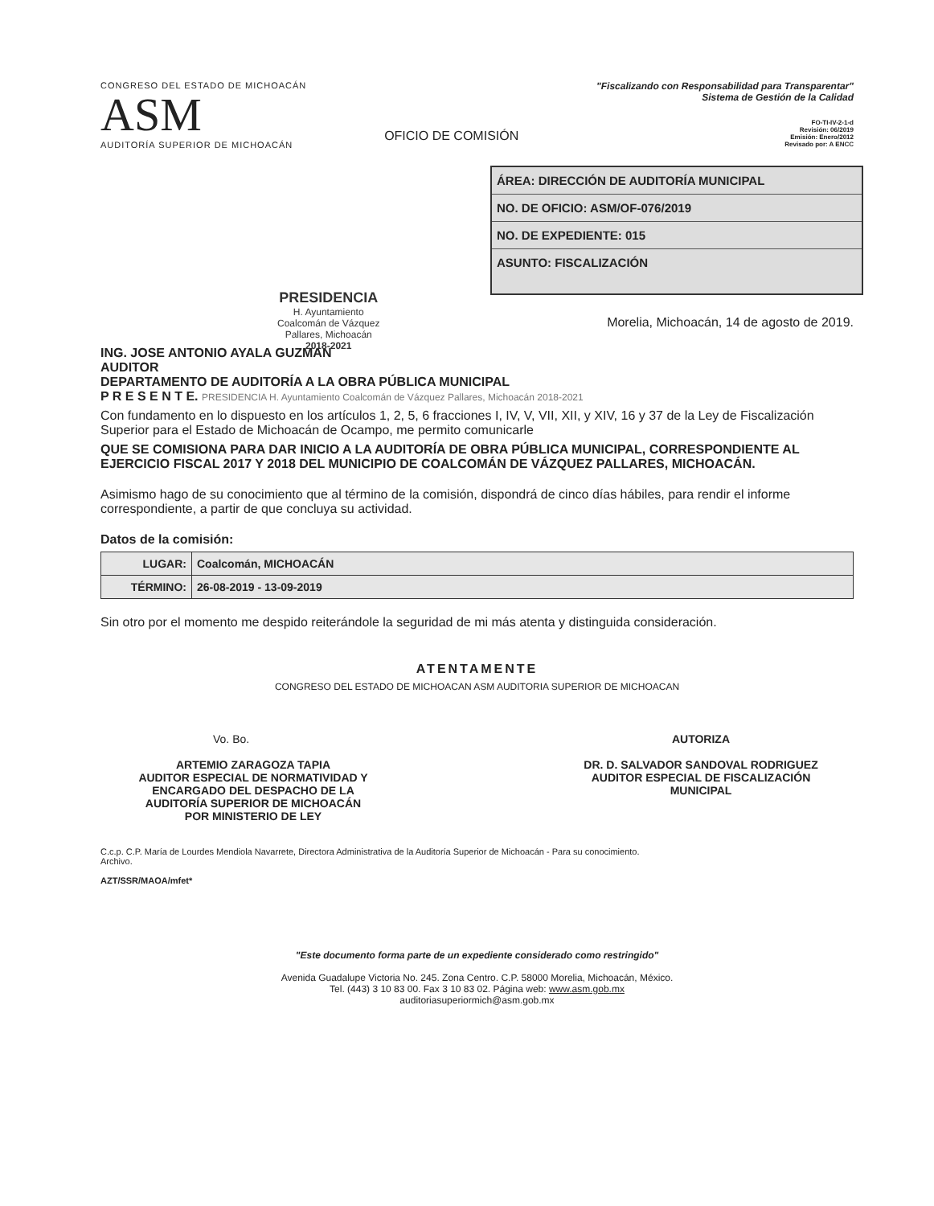CONGRESO DEL ESTADO DE MICHOACÁN
ASM
AUDITORÍA SUPERIOR DE MICHOACÁN
OFICIO DE COMISIÓN
"Fiscalizando con Responsabilidad para Transparentar"
Sistema de Gestión de la Calidad
FO-TI-IV-2-1-d
Revisión: 06/2019
Emisión: Enero/2012
Revisado por: A ENCC
ÁREA: DIRECCIÓN DE AUDITORÍA MUNICIPAL
NO. DE OFICIO: ASM/OF-076/2019
NO. DE EXPEDIENTE: 015
ASUNTO: FISCALIZACIÓN
PRESIDENCIA
H. Ayuntamiento
Coalcomán de Vázquez
Pallares, Michoacán
2018-2021
Morelia, Michoacán, 14 de agosto de 2019.
ING. JOSE ANTONIO AYALA GUZMAN
AUDITOR
DEPARTAMENTO DE AUDITORÍA A LA OBRA PÚBLICA MUNICIPAL
P R E S E N T E. PRESIDENCIA H. Ayuntamiento Coalcomán de Vázquez Pallares, Michoacán 2018-2021
Con fundamento en lo dispuesto en los artículos 1, 2, 5, 6 fracciones I, IV, V, VII, XII, y XIV, 16 y 37 de la Ley de Fiscalización Superior para el Estado de Michoacán de Ocampo, me permito comunicarle
QUE SE COMISIONA PARA DAR INICIO A LA AUDITORÍA DE OBRA PÚBLICA MUNICIPAL, CORRESPONDIENTE AL EJERCICIO FISCAL 2017 Y 2018 DEL MUNICIPIO DE COALCOMÁN DE VÁZQUEZ PALLARES, MICHOACÁN.
Asimismo hago de su conocimiento que al término de la comisión, dispondrá de cinco días hábiles, para rendir el informe correspondiente, a partir de que concluya su actividad.
Datos de la comisión:
| LUGAR: | Coalcomán, MICHOACÁN |
| TÉRMINO: | 26-08-2019 - 13-09-2019 |
Sin otro por el momento me despido reiterándole la seguridad de mi más atenta y distinguida consideración.
ATENTAMENTE
CONGRESO DEL ESTADO DE MICHOACAN ASM AUDITORIA SUPERIOR DE MICHOACAN
Vo. Bo.
ARTEMIO ZARAGOZA TAPIA
AUDITOR ESPECIAL DE NORMATIVIDAD Y
ENCARGADO DEL DESPACHO DE LA
AUDITORÍA SUPERIOR DE MICHOACÁN
POR MINISTERIO DE LEY
AUTORIZA
DR. D. SALVADOR SANDOVAL RODRIGUEZ
AUDITOR ESPECIAL DE FISCALIZACIÓN
MUNICIPAL
C.c.p. C.P. María de Lourdes Mendiola Navarrete, Directora Administrativa de la Auditoría Superior de Michoacán - Para su conocimiento.
Archivo.
AZT/SSR/MAOA/mfet*
"Este documento forma parte de un expediente considerado como restringido"
Avenida Guadalupe Victoria No. 245. Zona Centro. C.P. 58000 Morelia, Michoacán, México.
Tel. (443) 3 10 83 00. Fax 3 10 83 02. Página web: www.asm.gob.mx
auditoriasuperiormich@asm.gob.mx